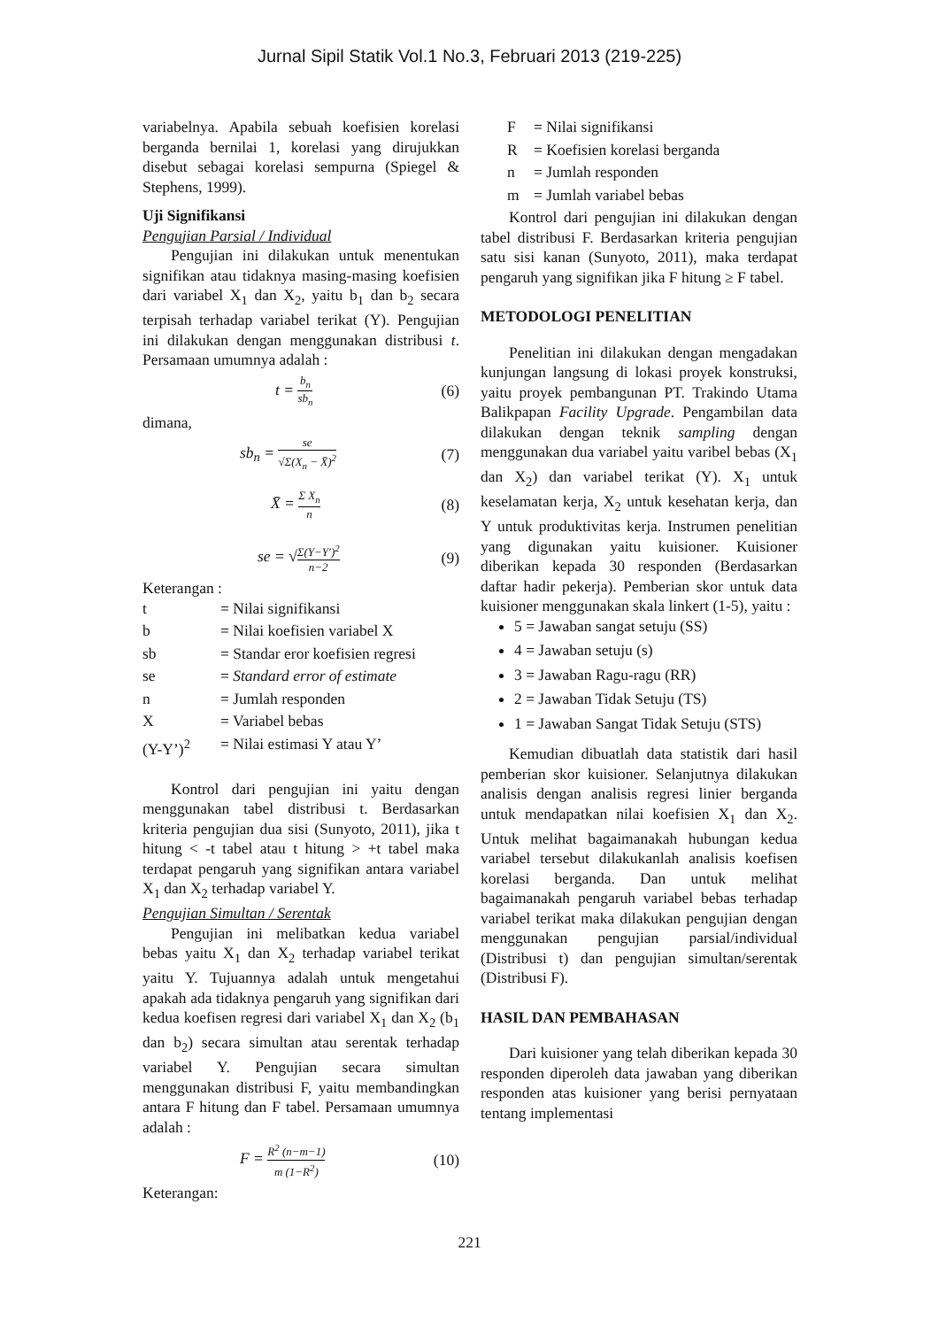Jurnal Sipil Statik Vol.1 No.3, Februari 2013 (219-225)
variabelnya. Apabila sebuah koefisien korelasi berganda bernilai 1, korelasi yang dirujukkan disebut sebagai korelasi sempurna (Spiegel & Stephens, 1999).
Uji Signifikansi
Pengujian Parsial / Individual
Pengujian ini dilakukan untuk menentukan signifikan atau tidaknya masing-masing koefisien dari variabel X<sub>1</sub> dan X<sub>2</sub>, yaitu b<sub>1</sub> dan b<sub>2</sub> secara terpisah terhadap variabel terikat (Y). Pengujian ini dilakukan dengan menggunakan distribusi t. Persamaan umumnya adalah :
t = b<sub>n</sub> sb<sub>n</sub> (6)
dimana,
sb<sub>n</sub> = se √Σ(X<sub>n</sub> − X̄)<sup>2</sup> (7)
X̄ = Σ X<sub>n</sub> n (8)
se = √Σ(Y−Y′)<sup>2</sup> n−2 (9)
Keterangan :
| t | = Nilai signifikansi |
| b | = Nilai koefisien variabel X |
| sb | = Standar eror koefisien regresi |
| se | = Standard error of estimate |
| n | = Jumlah responden |
| X | = Variabel bebas |
| (Y-Y’)<sup>2</sup> | = Nilai estimasi Y atau Y’ |
Kontrol dari pengujian ini yaitu dengan menggunakan tabel distribusi t. Berdasarkan kriteria pengujian dua sisi (Sunyoto, 2011), jika t hitung < -t tabel atau t hitung > +t tabel maka terdapat pengaruh yang signifikan antara variabel X<sub>1</sub> dan X<sub>2</sub> terhadap variabel Y.
Pengujian Simultan / Serentak
Pengujian ini melibatkan kedua variabel bebas yaitu X<sub>1</sub> dan X<sub>2</sub> terhadap variabel terikat yaitu Y. Tujuannya adalah untuk mengetahui apakah ada tidaknya pengaruh yang signifikan dari kedua koefisen regresi dari variabel X<sub>1</sub> dan X<sub>2</sub> (b<sub>1</sub> dan b<sub>2</sub>) secara simultan atau serentak terhadap variabel Y. Pengujian secara simultan menggunakan distribusi F, yaitu membandingkan antara F hitung dan F tabel. Persamaan umumnya adalah :
F = R<sup>2</sup> (n−m−1) m (1−R<sup>2</sup>) (10)
Keterangan:
| F | = Nilai signifikansi |
| R | = Koefisien korelasi berganda |
| n | = Jumlah responden |
| m | = Jumlah variabel bebas |
Kontrol dari pengujian ini dilakukan dengan tabel distribusi F. Berdasarkan kriteria pengujian satu sisi kanan (Sunyoto, 2011), maka terdapat pengaruh yang signifikan jika F hitung ≥ F tabel.
METODOLOGI PENELITIAN
Penelitian ini dilakukan dengan mengadakan kunjungan langsung di lokasi proyek konstruksi, yaitu proyek pembangunan PT. Trakindo Utama Balikpapan Facility Upgrade. Pengambilan data dilakukan dengan teknik sampling dengan menggunakan dua variabel yaitu varibel bebas (X<sub>1</sub> dan X<sub>2</sub>) dan variabel terikat (Y). X<sub>1</sub> untuk keselamatan kerja, X<sub>2</sub> untuk kesehatan kerja, dan Y untuk produktivitas kerja. Instrumen penelitian yang digunakan yaitu kuisioner. Kuisioner diberikan kepada 30 responden (Berdasarkan daftar hadir pekerja). Pemberian skor untuk data kuisioner menggunakan skala linkert (1-5), yaitu :
5 = Jawaban sangat setuju (SS)
4 = Jawaban setuju (s)
3 = Jawaban Ragu-ragu (RR)
2 = Jawaban Tidak Setuju (TS)
1 = Jawaban Sangat Tidak Setuju (STS)
Kemudian dibuatlah data statistik dari hasil pemberian skor kuisioner. Selanjutnya dilakukan analisis dengan analisis regresi linier berganda untuk mendapatkan nilai koefisien X<sub>1</sub> dan X<sub>2</sub>. Untuk melihat bagaimanakah hubungan kedua variabel tersebut dilakukanlah analisis koefisen korelasi berganda. Dan untuk melihat bagaimanakah pengaruh variabel bebas terhadap variabel terikat maka dilakukan pengujian dengan menggunakan pengujian parsial/individual (Distribusi t) dan pengujian simultan/serentak (Distribusi F).
HASIL DAN PEMBAHASAN
Dari kuisioner yang telah diberikan kepada 30 responden diperoleh data jawaban yang diberikan responden atas kuisioner yang berisi pernyataan tentang implementasi
221